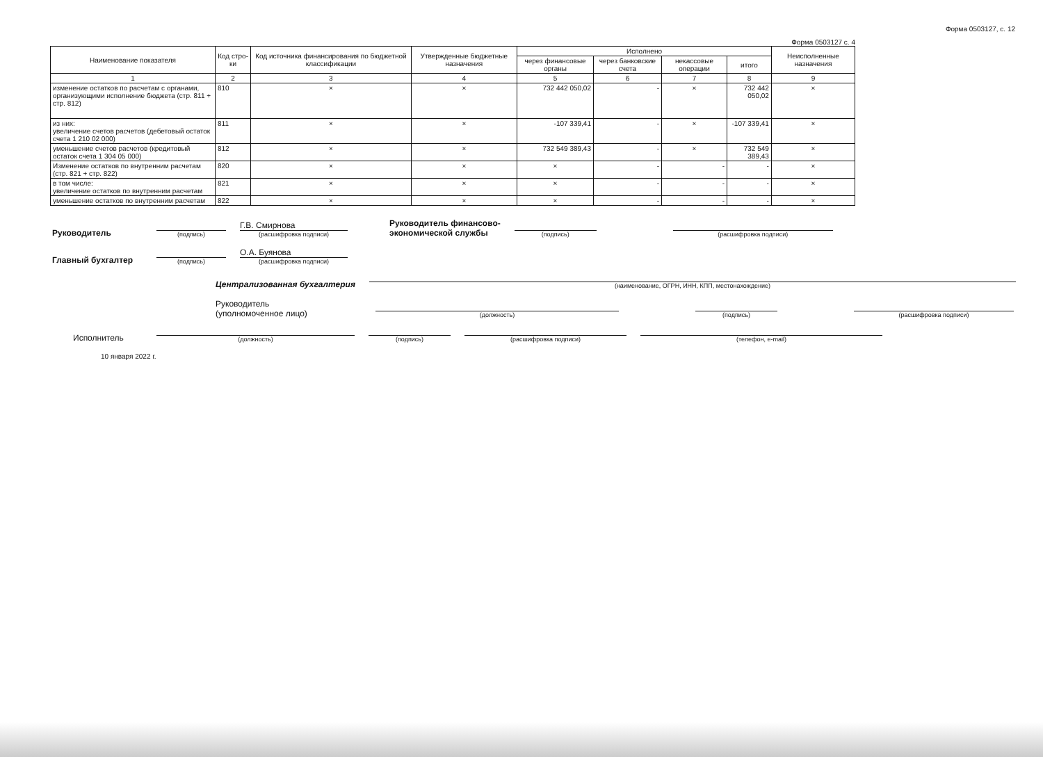Форма 0503127, с. 12
Форма 0503127 с. 4
| Наименование показателя | Код стро-ки | Код источника финансирования по бюджетной классификации | Утвержденные бюджетные назначения | Исполнено | | | | Неисполненные назначения |
| --- | --- | --- | --- | --- | --- | --- | --- | --- |
| | | | | через финансовые органы | через банковские счета | некассовые операции | итого | |
| 1 | 2 | 3 | 4 | 5 | 6 | 7 | 8 | 9 |
| изменение остатков по расчетам с органами, организующими исполнение бюджета (стр. 811 + стр. 812) | 810 | × | × | 732 442 050,02 | - | × | 732 442 050,02 | × |
| из них: увеличение счетов расчетов (дебетовый остаток счета 1 210 02 000) | 811 | × | × | -107 339,41 | - | × | -107 339,41 | × |
| уменьшение счетов расчетов (кредитовый остаток счета 1 304 05 000) | 812 | × | × | 732 549 389,43 | - | × | 732 549 389,43 | × |
| Изменение остатков по внутренним расчетам (стр. 821 + стр. 822) | 820 | × | × | × | - | - | - | × |
| в том числе: увеличение остатков по внутренним расчетам | 821 | × | × | × | - | - | - | × |
| уменьшение остатков по внутренним расчетам | 822 | × | × | × | - | - | - | × |
Руководитель
(подпись)
Г.В. Смирнова
(расшифровка подписи)
Руководитель финансово-
экономической службы
(подпись)
(расшифровка подписи)
Главный бухгалтер
(подпись)
О.А. Буянова
(расшифровка подписи)
Централизованная бухгалтерия
(наименование, ОГРН, ИНН, КПП, местонахождение)
Руководитель
(уполномоченное лицо)
(должность)
(подпись)
(расшифровка подписи)
Исполнитель
(должность)
(подпись)
(расшифровка подписи)
(телефон, e-mail)
10 января 2022 г.